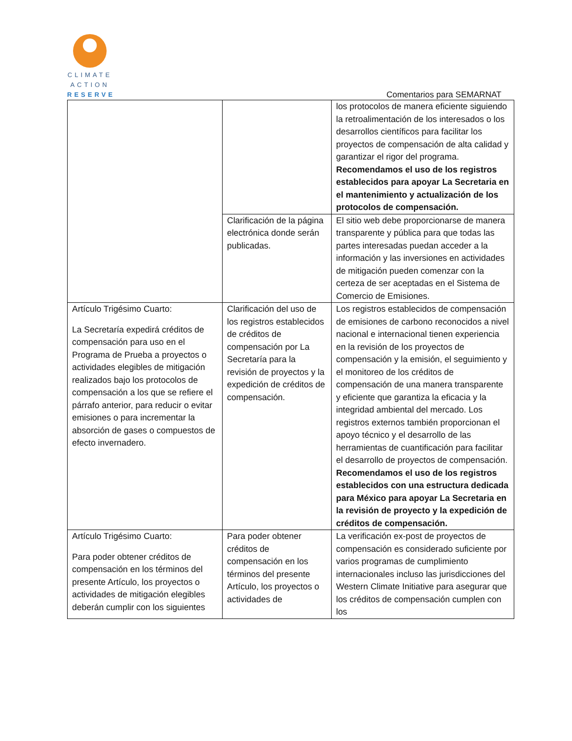CLIMATE
ACTION
RESERVE
Comentarios para SEMARNAT
| | | los protocolos de manera eficiente siguiendo la retroalimentación de los interesados o los desarrollos científicos para facilitar los proyectos de compensación de alta calidad y garantizar el rigor del programa. Recomendamos el uso de los registros establecidos para apoyar La Secretaria en el mantenimiento y actualización de los protocolos de compensación. |
| | Clarificación de la página electrónica donde serán publicadas. | El sitio web debe proporcionarse de manera transparente y pública para que todas las partes interesadas puedan acceder a la información y las inversiones en actividades de mitigación pueden comenzar con la certeza de ser aceptadas en el Sistema de Comercio de Emisiones. |
| Artículo Trigésimo Cuarto: La Secretaría expedirá créditos de compensación para uso en el Programa de Prueba a proyectos o actividades elegibles de mitigación realizados bajo los protocolos de compensación a los que se refiere el párrafo anterior, para reducir o evitar emisiones o para incrementar la absorción de gases o compuestos de efecto invernadero. | Clarificación del uso de los registros establecidos de créditos de compensación por La Secretaría para la revisión de proyectos y la expedición de créditos de compensación. | Los registros establecidos de compensación de emisiones de carbono reconocidos a nivel nacional e internacional tienen experiencia en la revisión de los proyectos de compensación y la emisión, el seguimiento y el monitoreo de los créditos de compensación de una manera transparente y eficiente que garantiza la eficacia y la integridad ambiental del mercado. Los registros externos también proporcionan el apoyo técnico y el desarrollo de las herramientas de cuantificación para facilitar el desarrollo de proyectos de compensación. Recomendamos el uso de los registros establecidos con una estructura dedicada para México para apoyar La Secretaria en la revisión de proyecto y la expedición de créditos de compensación. |
| Artículo Trigésimo Cuarto: Para poder obtener créditos de compensación en los términos del presente Artículo, los proyectos o actividades de mitigación elegibles deberán cumplir con los siguientes | Para poder obtener créditos de compensación en los términos del presente Artículo, los proyectos o actividades de | La verificación ex-post de proyectos de compensación es considerado suficiente por varios programas de cumplimiento internacionales incluso las jurisdicciones del Western Climate Initiative para asegurar que los créditos de compensación cumplen con los |